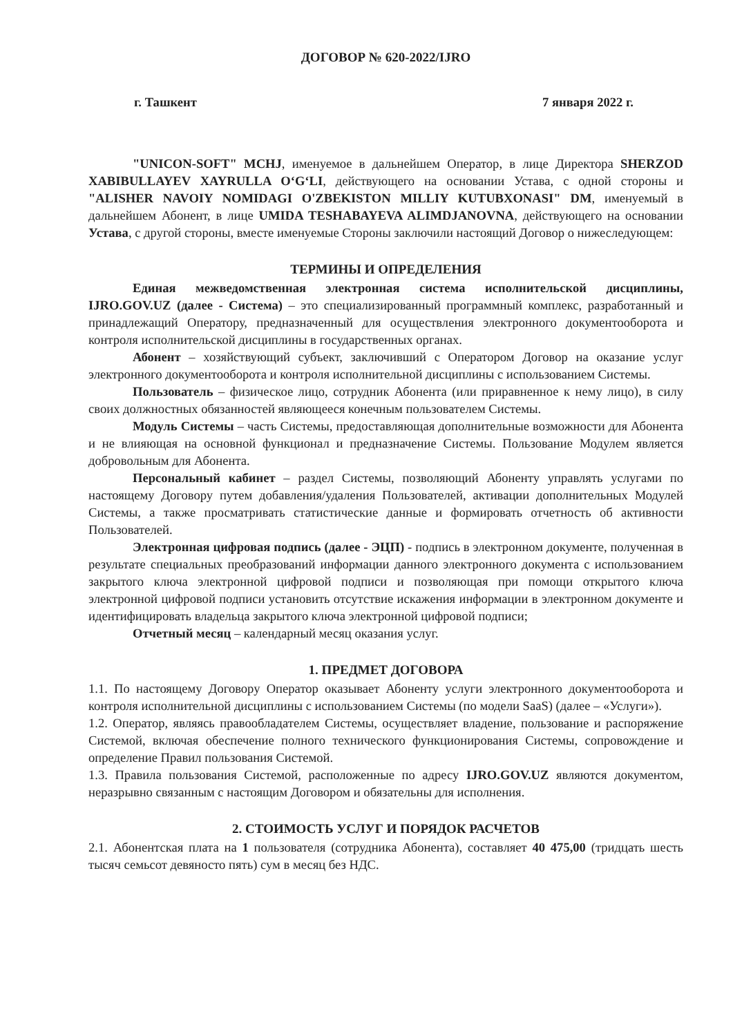ДОГОВОР № 620-2022/IJRO
г. Ташкент 7 января 2022 г.
"UNICON-SOFT" MCHJ, именуемое в дальнейшем Оператор, в лице Директора SHERZOD XABIBULLAYEV XAYRULLA O‘G‘LI, действующего на основании Устава, с одной стороны и "ALISHER NAVOIY NOMIDAGI O'ZBEKISTON MILLIY KUTUBXONASI" DM, именуемый в дальнейшем Абонент, в лице UMIDA TESHABAYEVA ALIMDJANOVNA, действующего на основании Устава, с другой стороны, вместе именуемые Стороны заключили настоящий Договор о нижеследующем:
ТЕРМИНЫ И ОПРЕДЕЛЕНИЯ
Единая межведомственная электронная система исполнительской дисциплины, IJRO.GOV.UZ (далее - Система) – это специализированный программный комплекс, разработанный и принадлежащий Оператору, предназначенный для осуществления электронного документооборота и контроля исполнительской дисциплины в государственных органах.
Абонент – хозяйствующий субъект, заключивший с Оператором Договор на оказание услуг электронного документооборота и контроля исполнительной дисциплины с использованием Системы.
Пользователь – физическое лицо, сотрудник Абонента (или приравненное к нему лицо), в силу своих должностных обязанностей являющееся конечным пользователем Системы.
Модуль Системы – часть Системы, предоставляющая дополнительные возможности для Абонента и не влияющая на основной функционал и предназначение Системы. Пользование Модулем является добровольным для Абонента.
Персональный кабинет – раздел Системы, позволяющий Абоненту управлять услугами по настоящему Договору путем добавления/удаления Пользователей, активации дополнительных Модулей Системы, а также просматривать статистические данные и формировать отчетность об активности Пользователей.
Электронная цифровая подпись (далее - ЭЦП) - подпись в электронном документе, полученная в результате специальных преобразований информации данного электронного документа с использованием закрытого ключа электронной цифровой подписи и позволяющая при помощи открытого ключа электронной цифровой подписи установить отсутствие искажения информации в электронном документе и идентифицировать владельца закрытого ключа электронной цифровой подписи;
Отчетный месяц – календарный месяц оказания услуг.
1. ПРЕДМЕТ ДОГОВОРА
1.1. По настоящему Договору Оператор оказывает Абоненту услуги электронного документооборота и контроля исполнительной дисциплины с использованием Системы (по модели SaaS) (далее – «Услуги»).
1.2. Оператор, являясь правообладателем Системы, осуществляет владение, пользование и распоряжение Системой, включая обеспечение полного технического функционирования Системы, сопровождение и определение Правил пользования Системой.
1.3. Правила пользования Системой, расположенные по адресу IJRO.GOV.UZ являются документом, неразрывно связанным с настоящим Договором и обязательны для исполнения.
2. СТОИМОСТЬ УСЛУГ И ПОРЯДОК РАСЧЕТОВ
2.1. Абонентская плата на 1 пользователя (сотрудника Абонента), составляет 40 475,00 (тридцать шесть тысяч семьсот девяносто пять) сум в месяц без НДС.